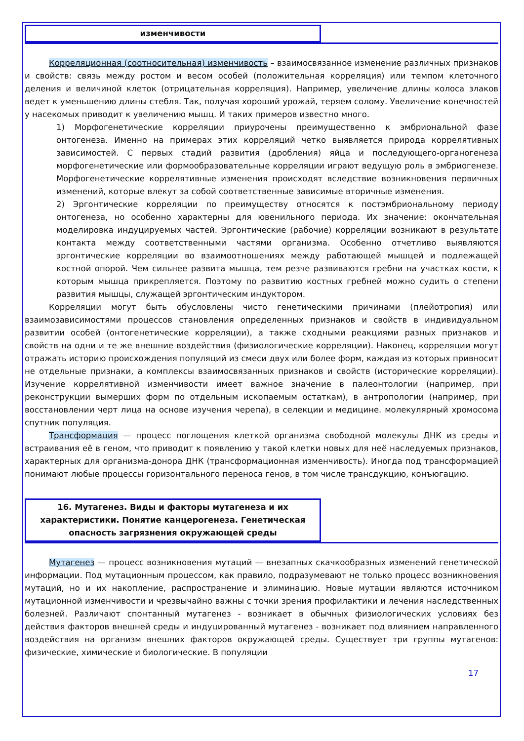изменчивости
Корреляционная (соотносительная) изменчивость – взаимосвязанное изменение различных признаков и свойств: связь между ростом и весом особей (положительная корреляция) или темпом клеточного деления и величиной клеток (отрицательная корреляция). Например, увеличение длины колоса злаков ведет к уменьшению длины стебля. Так, получая хороший урожай, теряем солому. Увеличение конечностей у насекомых приводит к увеличению мышц. И таких примеров известно много.
1) Морфогенетические корреляции приурочены преимущественно к эмбриональной фазе онтогенеза. Именно на примерах этих корреляций четко выявляется природа коррелятивных зависимостей. С первых стадий развития (дробления) яйца и последующего-органогенеза морфогенетические или формообразовательные корреляции играют ведущую роль в эмбриогенезе. Морфогенетические коррелятивные изменения происходят вследствие возникновения первичных изменений, которые влекут за собой соответственные зависимые вторичные изменения.
2) Эргонтические корреляции по преимуществу относятся к постэмбриональному периоду онтогенеза, но особенно характерны для ювенильного периода. Их значение: окончательная моделировка индуцируемых частей. Эргонтические (рабочие) корреляции возникают в результате контакта между соответственными частями организма. Особенно отчетливо выявляются эргонтические корреляции во взаимоотношениях между работающей мышцей и подлежащей костной опорой. Чем сильнее развита мышца, тем резче развиваются гребни на участках кости, к которым мышца прикрепляется. Поэтому по развитию костных гребней можно судить о степени развития мышцы, служащей эргонтическим индуктором.
Корреляции могут быть обусловлены чисто генетическими причинами (плейотропия) или взаимозависимостями процессов становления определенных признаков и свойств в индивидуальном развитии особей (онтогенетические корреляции), а также сходными реакциями разных признаков и свойств на одни и те же внешние воздействия (физиологические корреляции). Наконец, корреляции могут отражать историю происхождения популяций из смеси двух или более форм, каждая из которых привносит не отдельные признаки, а комплексы взаимосвязанных признаков и свойств (исторические корреляции). Изучение коррелятивной изменчивости имеет важное значение в палеонтологии (например, при реконструкции вымерших форм по отдельным ископаемым остаткам), в антропологии (например, при восстановлении черт лица на основе изучения черепа), в селекции и медицине. молекулярный хромосома спутник популяция.
Трансформация — процесс поглощения клеткой организма свободной молекулы ДНК из среды и встраивания её в геном, что приводит к появлению у такой клетки новых для неё наследуемых признаков, характерных для организма-донора ДНК (трансформационная изменчивость). Иногда под трансформацией понимают любые процессы горизонтального переноса генов, в том числе трансдукцию, конъюгацию.
16. Мутагенез. Виды и факторы мутагенеза и их характеристики. Понятие канцерогенеза. Генетическая опасность загрязнения окружающей среды
Мутагенез — процесс возникновения мутаций — внезапных скачкообразных изменений генетической информации. Под мутационным процессом, как правило, подразумевают не только процесс возникновения мутаций, но и их накопление, распространение и элиминацию. Новые мутации являются источником мутационной изменчивости и чрезвычайно важны с точки зрения профилактики и лечения наследственных болезней. Различают спонтанный мутагенез - возникает в обычных физиологических условиях без действия факторов внешней среды и индуцированный мутагенез - возникает под влиянием направленного воздействия на организм внешних факторов окружающей среды. Существует три группы мутагенов: физические, химические и биологические. В популяции
17